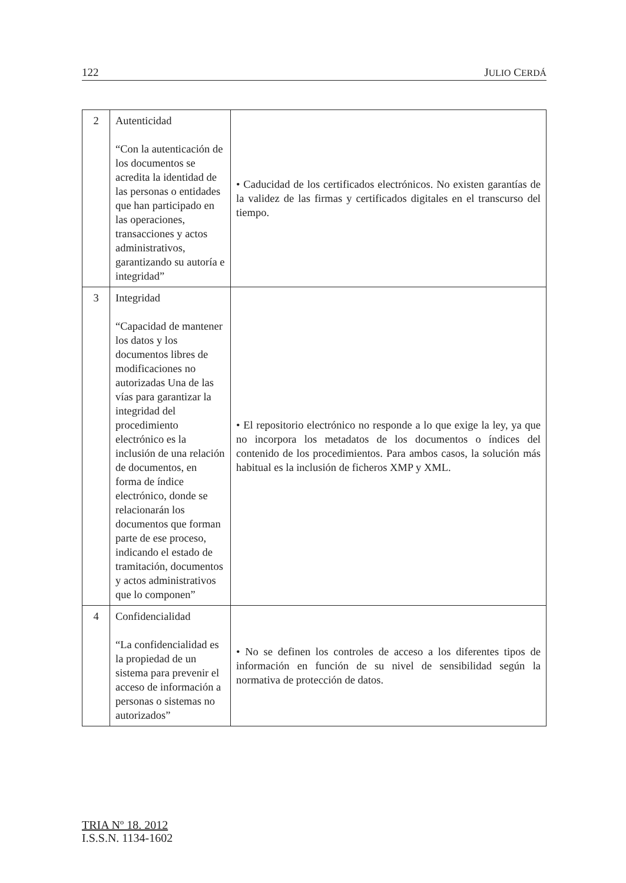122 JULIO CERDÁ
| 2 | Autenticidad “Con la autenticación de los documentos se acredita la identidad de las personas o entidades que han participado en las operaciones, transacciones y actos administrativos, garantizando su autoría e integridad” | • Caducidad de los certificados electrónicos. No existen garantías de la validez de las firmas y certificados digitales en el transcurso del tiempo. |
| 3 | Integridad “Capacidad de mantener los datos y los documentos libres de modificaciones no autorizadas Una de las vías para garantizar la integridad del procedimiento electrónico es la inclusión de una relación de documentos, en forma de índice electrónico, donde se relacionarán los documentos que forman parte de ese proceso, indicando el estado de tramitación, documentos y actos administrativos que lo componen” | • El repositorio electrónico no responde a lo que exige la ley, ya que no incorpora los metadatos de los documentos o índices del contenido de los procedimientos. Para ambos casos, la solución más habitual es la inclusión de ficheros XMP y XML. |
| 4 | Confidencialidad “La confidencialidad es la propiedad de un sistema para prevenir el acceso de información a personas o sistemas no autorizados” | • No se definen los controles de acceso a los diferentes tipos de información en función de su nivel de sensibilidad según la normativa de protección de datos. |
TRIA Nº 18. 2012
I.S.S.N. 1134-1602